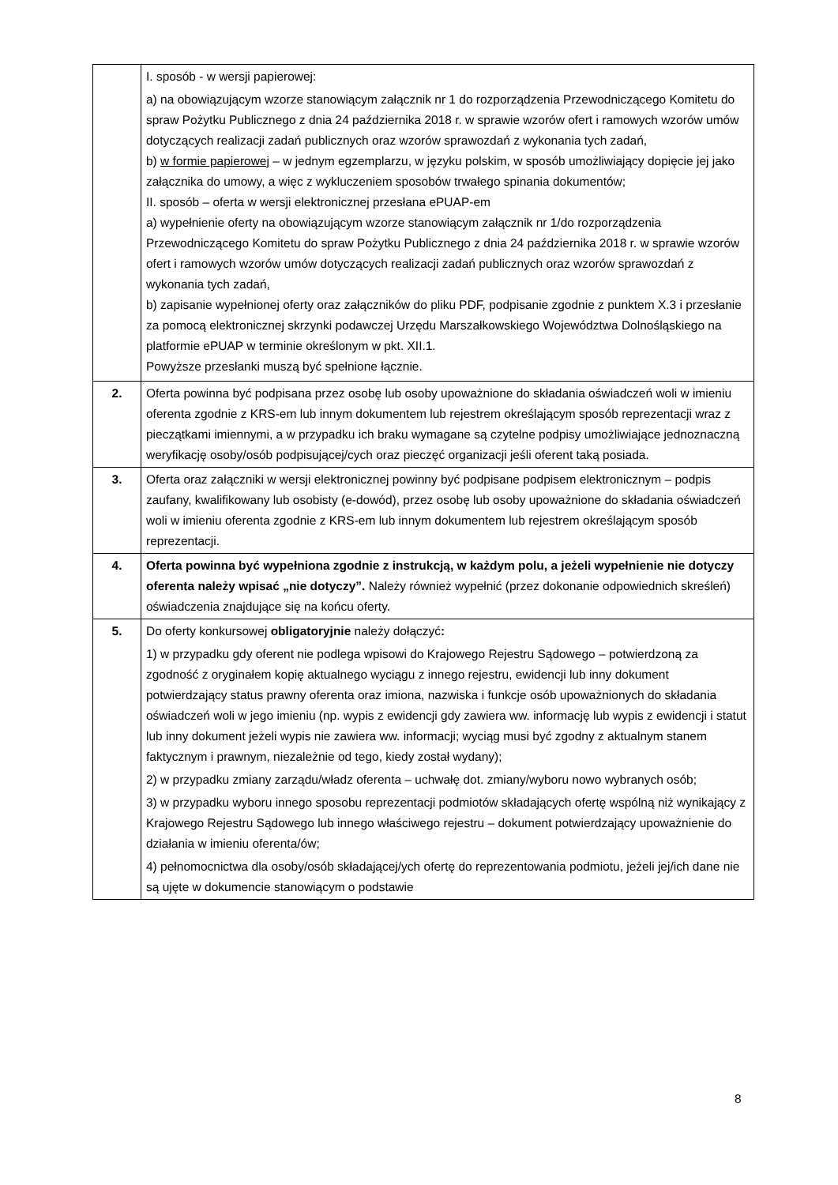| | I. sposób - w wersji papierowej: a) na obowiązującym wzorze stanowiącym załącznik nr 1 do rozporządzenia Przewodniczącego Komitetu do spraw Pożytku Publicznego z dnia 24 października 2018 r. w sprawie wzorów ofert i ramowych wzorów umów dotyczących realizacji zadań publicznych oraz wzorów sprawozdań z wykonania tych zadań, b) w formie papierowej – w jednym egzemplarzu, w języku polskim, w sposób umożliwiający dopięcie jej jako załącznika do umowy, a więc z wykluczeniem sposobów trwałego spinania dokumentów; II. sposób – oferta w wersji elektronicznej przesłana ePUAP-em a) wypełnienie oferty na obowiązującym wzorze stanowiącym załącznik nr 1/do rozporządzenia Przewodniczącego Komitetu do spraw Pożytku Publicznego z dnia 24 października 2018 r. w sprawie wzorów ofert i ramowych wzorów umów dotyczących realizacji zadań publicznych oraz wzorów sprawozdań z wykonania tych zadań, b) zapisanie wypełnionej oferty oraz załączników do pliku PDF, podpisanie zgodnie z punktem X.3 i przesłanie za pomocą elektronicznej skrzynki podawczej Urzędu Marszałkowskiego Województwa Dolnośląskiego na platformie ePUAP w terminie określonym w pkt. XII.1. Powyższe przesłanki muszą być spełnione łącznie. |
| 2. | Oferta powinna być podpisana przez osobę lub osoby upoważnione do składania oświadczeń woli w imieniu oferenta zgodnie z KRS-em lub innym dokumentem lub rejestrem określającym sposób reprezentacji wraz z pieczątkami imiennymi, a w przypadku ich braku wymagane są czytelne podpisy umożliwiające jednoznaczną weryfikację osoby/osób podpisującej/cych oraz pieczęć organizacji jeśli oferent taką posiada. |
| 3. | Oferta oraz załączniki w wersji elektronicznej powinny być podpisane podpisem elektronicznym – podpis zaufany, kwalifikowany lub osobisty (e-dowód), przez osobę lub osoby upoważnione do składania oświadczeń woli w imieniu oferenta zgodnie z KRS-em lub innym dokumentem lub rejestrem określającym sposób reprezentacji. |
| 4. | Oferta powinna być wypełniona zgodnie z instrukcją, w każdym polu, a jeżeli wypełnienie nie dotyczy oferenta należy wpisać „nie dotyczy”. Należy również wypełnić (przez dokonanie odpowiednich skreśleń) oświadczenia znajdujące się na końcu oferty. |
| 5. | Do oferty konkursowej obligatoryjnie należy dołączyć : 1) w przypadku gdy oferent nie podlega wpisowi do Krajowego Rejestru Sądowego – potwierdzoną za zgodność z oryginałem kopię aktualnego wyciągu z innego rejestru, ewidencji lub inny dokument potwierdzający status prawny oferenta oraz imiona, nazwiska i funkcje osób upoważnionych do składania oświadczeń woli w jego imieniu (np. wypis z ewidencji gdy zawiera ww. informację lub wypis z ewidencji i statut lub inny dokument jeżeli wypis nie zawiera ww. informacji; wyciąg musi być zgodny z aktualnym stanem faktycznym i prawnym, niezależnie od tego, kiedy został wydany); 2) w przypadku zmiany zarządu/władz oferenta – uchwałę dot. zmiany/wyboru nowo wybranych osób; 3) w przypadku wyboru innego sposobu reprezentacji podmiotów składających ofertę wspólną niż wynikający z Krajowego Rejestru Sądowego lub innego właściwego rejestru – dokument potwierdzający upoważnienie do działania w imieniu oferenta/ów; 4) pełnomocnictwa dla osoby/osób składającej/ych ofertę do reprezentowania podmiotu, jeżeli jej/ich dane nie są ujęte w dokumencie stanowiącym o podstawie |
8